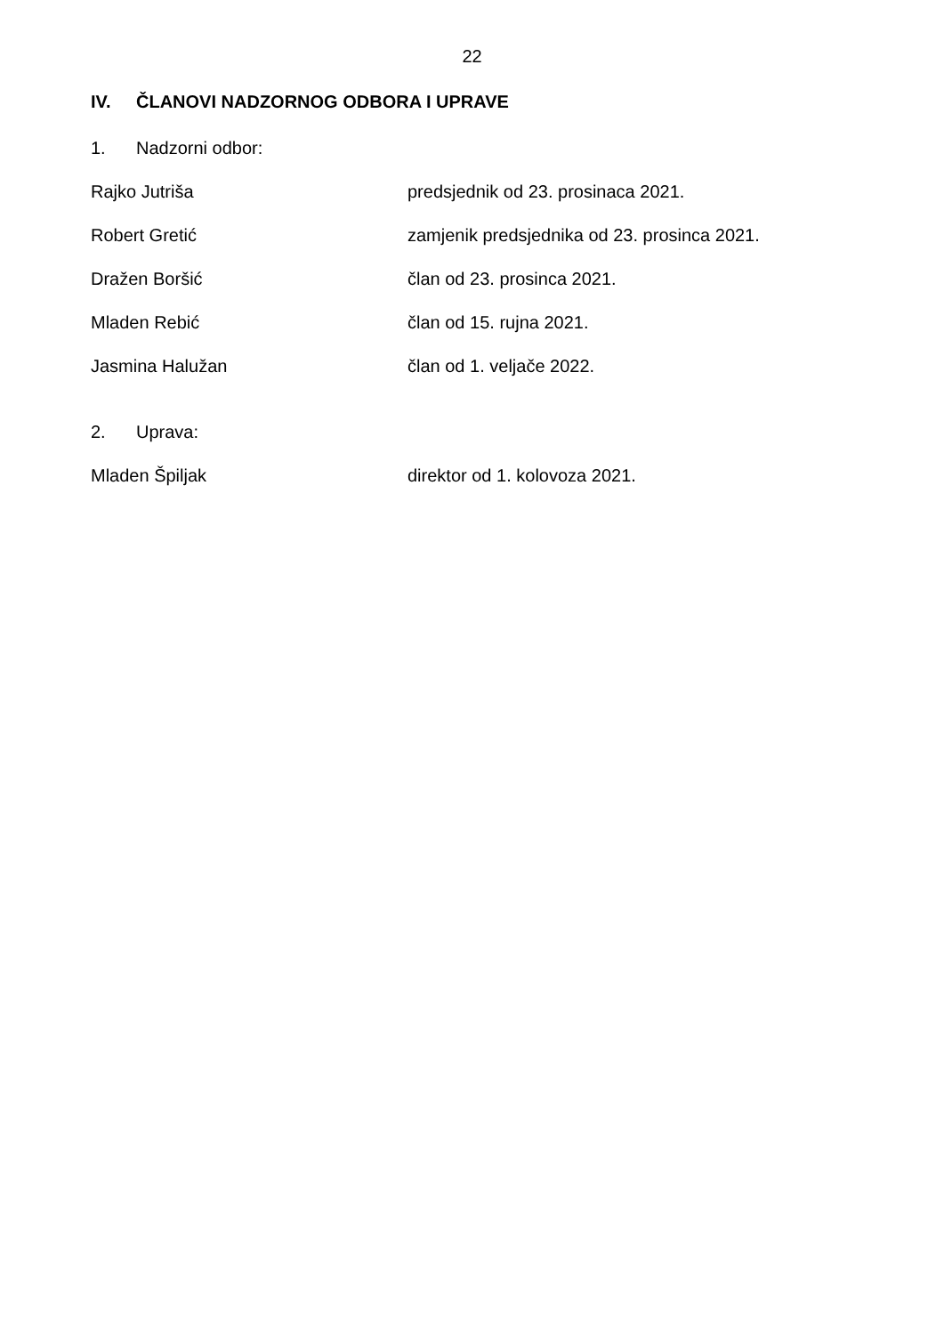22
IV. ČLANOVI NADZORNOG ODBORA I UPRAVE
1. Nadzorni odbor:
Rajko Jutriša predsjednik od 23. prosinaca 2021.
Robert Gretić zamjenik predsjednika od 23. prosinca 2021.
Dražen Boršić član od 23. prosinca 2021.
Mladen Rebić član od 15. rujna 2021.
Jasmina Halužan član od 1. veljače 2022.
2. Uprava:
Mladen Špiljak direktor od 1. kolovoza 2021.